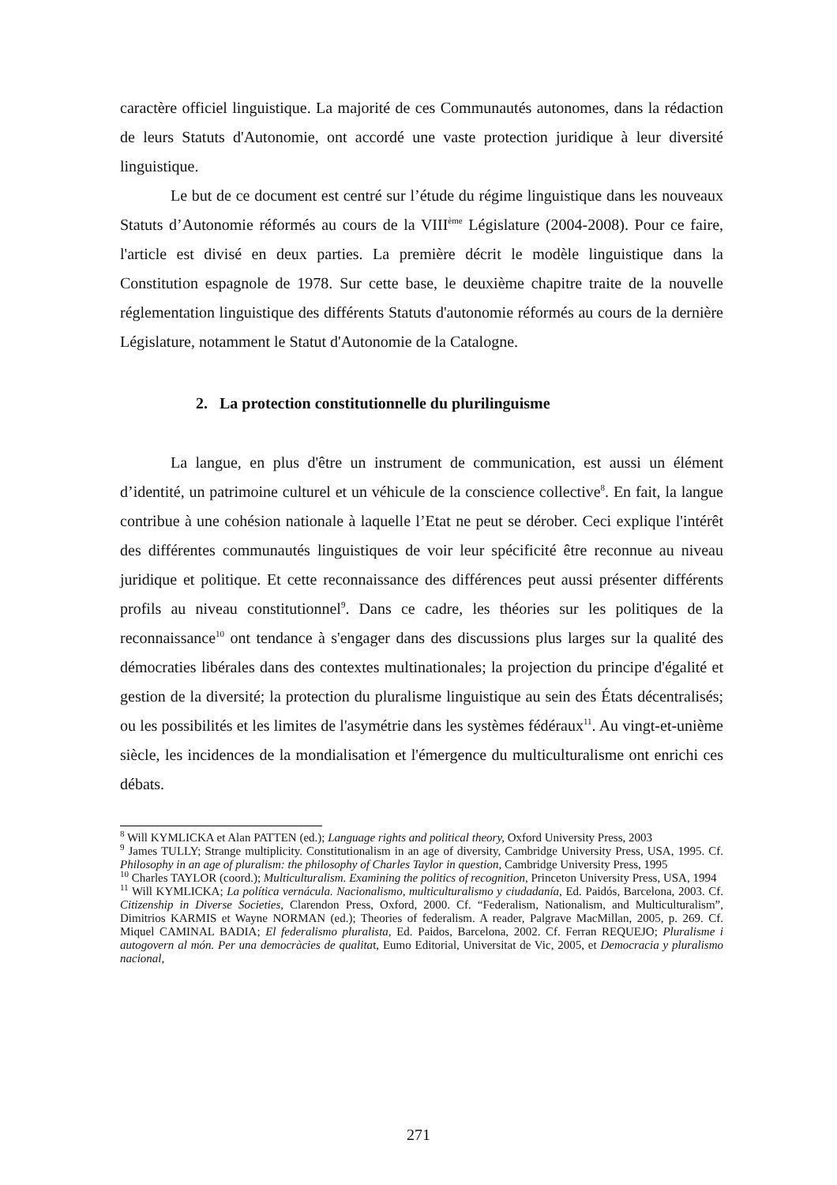caractère officiel linguistique. La majorité de ces Communautés autonomes, dans la rédaction de leurs Statuts d'Autonomie, ont accordé une vaste protection juridique à leur diversité linguistique.
Le but de ce document est centré sur l’étude du régime linguistique dans les nouveaux Statuts d’Autonomie réformés au cours de la VIII<sup>ème</sup> Législature (2004-2008). Pour ce faire, l'article est divisé en deux parties. La première décrit le modèle linguistique dans la Constitution espagnole de 1978. Sur cette base, le deuxième chapitre traite de la nouvelle réglementation linguistique des différents Statuts d'autonomie réformés au cours de la dernière Législature, notamment le Statut d'Autonomie de la Catalogne.
2. La protection constitutionnelle du plurilinguisme
La langue, en plus d'être un instrument de communication, est aussi un élément d’identité, un patrimoine culturel et un véhicule de la conscience collective<sup>8</sup>. En fait, la langue contribue à une cohésion nationale à laquelle l’Etat ne peut se dérober. Ceci explique l'intérêt des différentes communautés linguistiques de voir leur spécificité être reconnue au niveau juridique et politique. Et cette reconnaissance des différences peut aussi présenter différents profils au niveau constitutionnel<sup>9</sup>. Dans ce cadre, les théories sur les politiques de la reconnaissance<sup>10</sup> ont tendance à s'engager dans des discussions plus larges sur la qualité des démocraties libérales dans des contextes multinationales; la projection du principe d'égalité et gestion de la diversité; la protection du pluralisme linguistique au sein des États décentralisés; ou les possibilités et les limites de l'asymétrie dans les systèmes fédéraux<sup>11</sup>. Au vingt-et-unième siècle, les incidences de la mondialisation et l'émergence du multiculturalisme ont enrichi ces débats.
<sup>8</sup> Will KYMLICKA et Alan PATTEN (ed.); Language rights and political theory, Oxford University Press, 2003
<sup>9</sup> James TULLY; Strange multiplicity. Constitutionalism in an age of diversity, Cambridge University Press, USA, 1995. Cf. Philosophy in an age of pluralism: the philosophy of Charles Taylor in question, Cambridge University Press, 1995
<sup>10</sup> Charles TAYLOR (coord.); Multiculturalism. Examining the politics of recognition, Princeton University Press, USA, 1994
<sup>11</sup> Will KYMLICKA; La política vernácula. Nacionalismo, multiculturalismo y ciudadanía, Ed. Paidós, Barcelona, 2003. Cf. Citizenship in Diverse Societies, Clarendon Press, Oxford, 2000. Cf. “Federalism, Nationalism, and Multiculturalism”, Dimitrios KARMIS et Wayne NORMAN (ed.); Theories of federalism. A reader, Palgrave MacMillan, 2005, p. 269. Cf. Miquel CAMINAL BADIA; El federalismo pluralista, Ed. Paidos, Barcelona, 2002. Cf. Ferran REQUEJO; Pluralisme i autogovern al món. Per una democràcies de qualitat, Eumo Editorial, Universitat de Vic, 2005, et Democracia y pluralismo nacional,
271